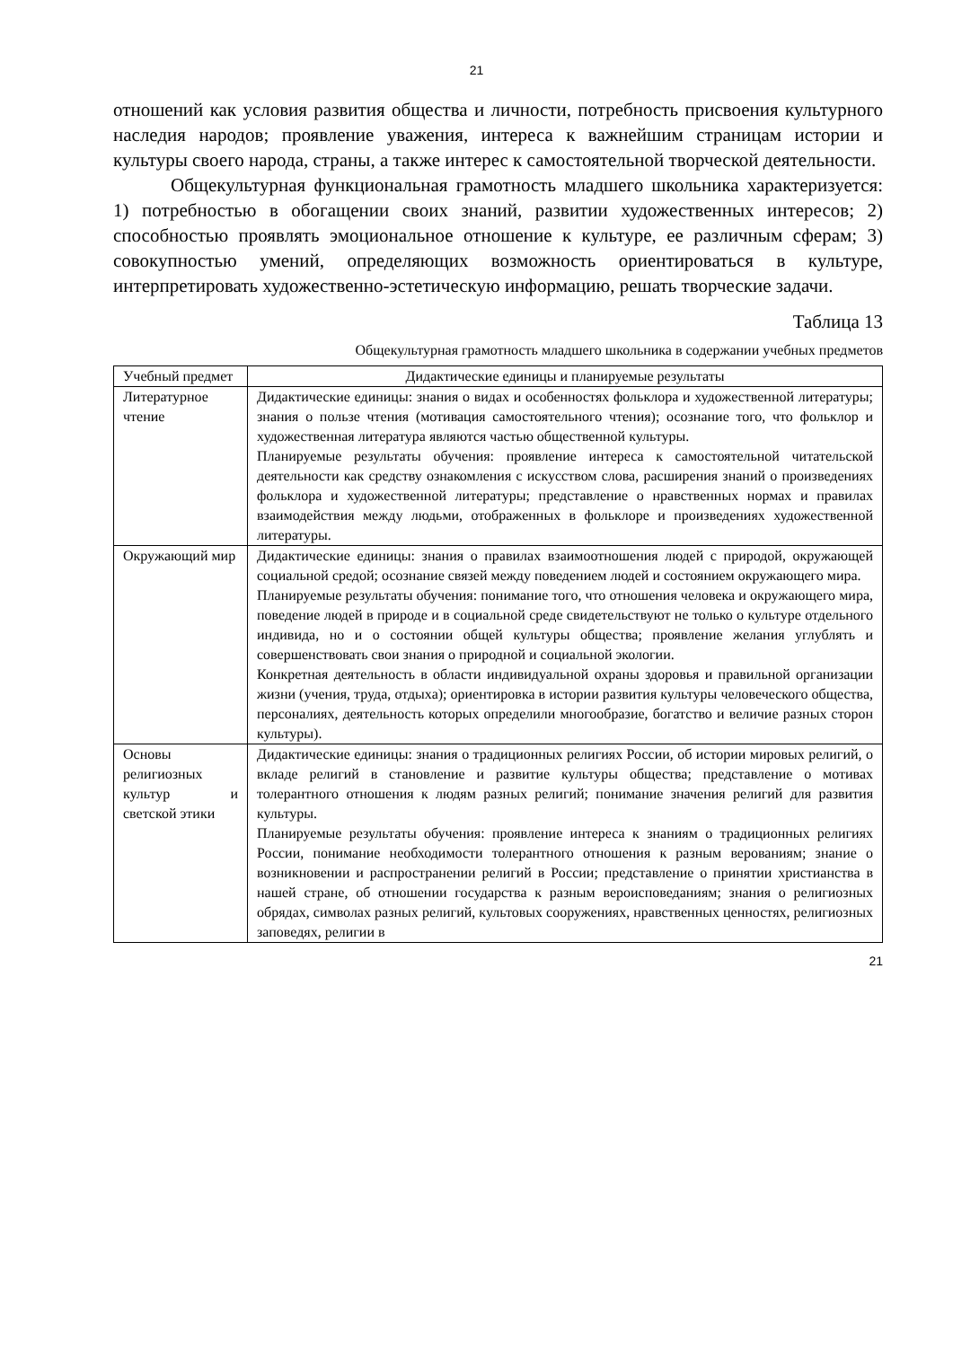21
отношений как условия развития общества и личности, потребность присвоения культурного наследия народов; проявление уважения, интереса к важнейшим страницам истории и культуры своего народа, страны, а также интерес к самостоятельной творческой деятельности.
Общекультурная функциональная грамотность младшего школьника характеризуется: 1) потребностью в обогащении своих знаний, развитии художественных интересов; 2) способностью проявлять эмоциональное отношение к культуре, ее различным сферам; 3) совокупностью умений, определяющих возможность ориентироваться в культуре, интерпретировать художественно-эстетическую информацию, решать творческие задачи.
Таблица 13
Общекультурная грамотность младшего школьника в содержании учебных предметов
| Учебный предмет | Дидактические единицы и планируемые результаты |
| --- | --- |
| Литературное чтение | Дидактические единицы: знания о видах и особенностях фольклора и художественной литературы; знания о пользе чтения (мотивация самостоятельного чтения); осознание того, что фольклор и художественная литература являются частью общественной культуры. Планируемые результаты обучения: проявление интереса к самостоятельной читательской деятельности как средству ознакомления с искусством слова, расширения знаний о произведениях фольклора и художественной литературы; представление о нравственных нормах и правилах взаимодействия между людьми, отображенных в фольклоре и произведениях художественной литературы. |
| Окружающий мир | Дидактические единицы: знания о правилах взаимоотношения людей с природой, окружающей социальной средой; осознание связей между поведением людей и состоянием окружающего мира. Планируемые результаты обучения: понимание того, что отношения человека и окружающего мира, поведение людей в природе и в социальной среде свидетельствуют не только о культуре отдельного индивида, но и о состоянии общей культуры общества; проявление желания углублять и совершенствовать свои знания о природной и социальной экологии. Конкретная деятельность в области индивидуальной охраны здоровья и правильной организации жизни (учения, труда, отдыха); ориентировка в истории развития культуры человеческого общества, персоналиях, деятельность которых определили многообразие, богатство и величие разных сторон культуры). |
| Основы религиозных культур и светской этики | Дидактические единицы: знания о традиционных религиях России, об истории мировых религий, о вкладе религий в становление и развитие культуры общества; представление о мотивах толерантного отношения к людям разных религий; понимание значения религий для развития культуры. Планируемые результаты обучения: проявление интереса к знаниям о традиционных религиях России, понимание необходимости толерантного отношения к разным верованиям; знание о возникновении и распространении религий в России; представление о принятии христианства в нашей стране, об отношении государства к разным вероисповеданиям; знания о религиозных обрядах, символах разных религий, культовых сооружениях, нравственных ценностях, религиозных заповедях, религии в |
21